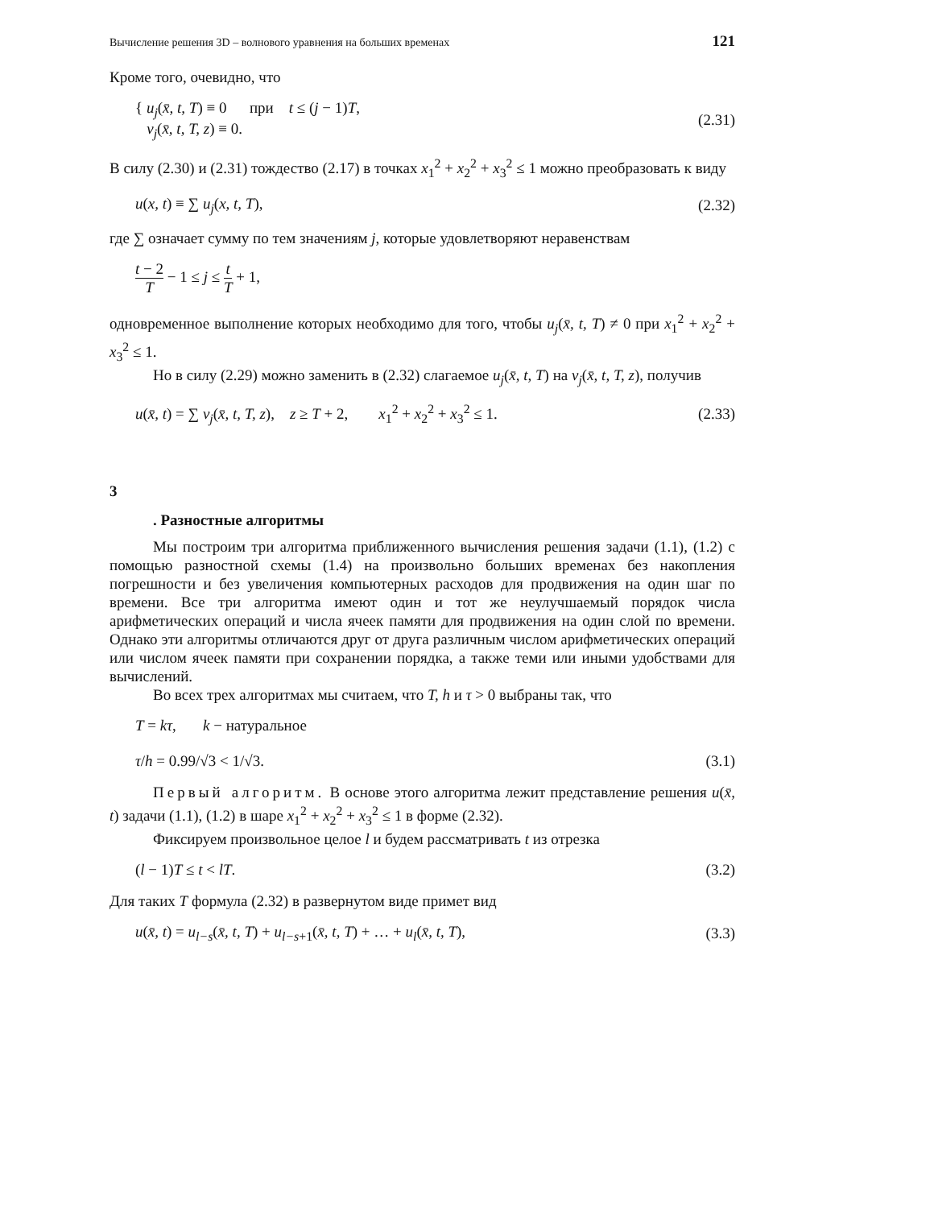Вычисление решения 3D – волнового уравнения на больших временах 121
Кроме того, очевидно, что
{ u<sub>j</sub>(x̄, t, T) ≡ 0 при t ≤ (j − 1)T,
v<sub>j</sub>(x̄, t, T, z) ≡ 0.
(2.31)
В силу (2.30) и (2.31) тождество (2.17) в точках x<sub>1</sub><sup>2</sup> + x<sub>2</sub><sup>2</sup> + x<sub>3</sub><sup>2</sup> ≤ 1 можно преобразовать к виду
u(x, t) ≡ ∑ u<sub>j</sub>(x, t, T), (2.32)
где ∑ означает сумму по тем значениям j, которые удовлетворяют неравенствам
t − 2 T − 1 ≤ j ≤ t T + 1,
одновременное выполнение которых необходимо для того, чтобы u<sub>j</sub>(x̄, t, T) ≠ 0 при x<sub>1</sub><sup>2</sup> + x<sub>2</sub><sup>2</sup> + x<sub>3</sub><sup>2</sup> ≤ 1.
Но в силу (2.29) можно заменить в (2.32) слагаемое u<sub>j</sub>(x̄, t, T) на v<sub>j</sub>(x̄, t, T, z), получив
u(x̄, t) = ∑ v<sub>j</sub>(x̄, t, T, z), z ≥ T + 2, x<sub>1</sub><sup>2</sup> + x<sub>2</sub><sup>2</sup> + x<sub>3</sub><sup>2</sup> ≤ 1.
(2.33)
3
. Разностные алгоритмы
Мы построим три алгоритма приближенного вычисления решения задачи (1.1), (1.2) с помощью разностной схемы (1.4) на произвольно больших временах без накопления погрешности и без увеличения компьютерных расходов для продвижения на один шаг по времени. Все три алгоритма имеют один и тот же неулучшаемый порядок числа арифметических операций и числа ячеек памяти для продвижения на один слой по времени. Однако эти алгоритмы отличаются друг от друга различным числом арифметических операций или числом ячеек памяти при сохранении порядка, а также теми или иными удобствами для вычислений.
Во всех трех алгоритмах мы считаем, что T, h и τ > 0 выбраны так, что
T = kτ, k − натуральное
τ/h = 0.99/√3 < 1/√3.
(3.1)
Первый алгоритм. В основе этого алгоритма лежит представление решения u(x̄, t) задачи (1.1), (1.2) в шаре x<sub>1</sub><sup>2</sup> + x<sub>2</sub><sup>2</sup> + x<sub>3</sub><sup>2</sup> ≤ 1 в форме (2.32).
Фиксируем произвольное целое l и будем рассматривать t из отрезка
(l − 1)T ≤ t < lT. (3.2)
Для таких T формула (2.32) в развернутом виде примет вид
u(x̄, t) = u<sub>l−s</sub>(x̄, t, T) + u<sub>l−s+1</sub>(x̄, t, T) + … + u<sub>l</sub>(x̄, t, T),
(3.3)